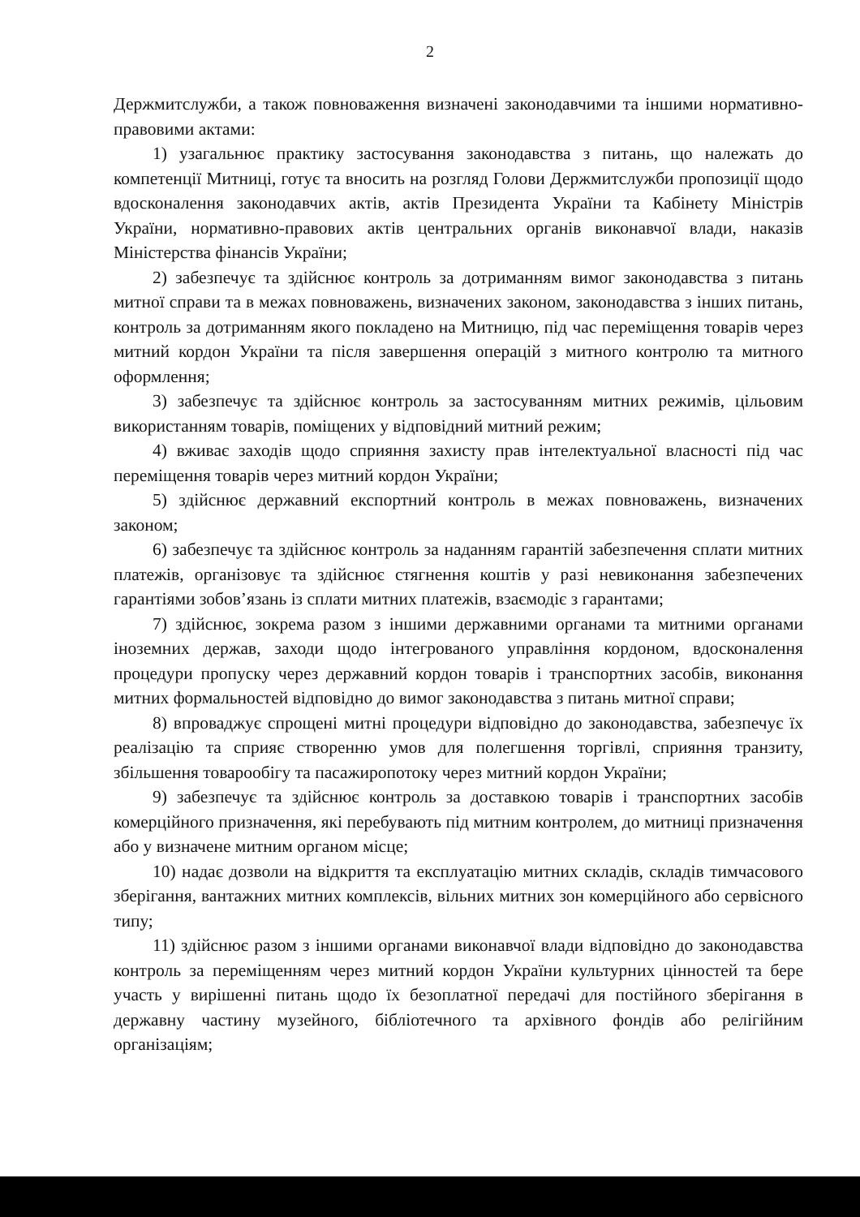2
Держмитслужби, а також повноваження визначені законодавчими та іншими нормативно-правовими актами:
1) узагальнює практику застосування законодавства з питань, що належать до компетенції Митниці, готує та вносить на розгляд Голови Держмитслужби пропозиції щодо вдосконалення законодавчих актів, актів Президента України та Кабінету Міністрів України, нормативно-правових актів центральних органів виконавчої влади, наказів Міністерства фінансів України;
2) забезпечує та здійснює контроль за дотриманням вимог законодавства з питань митної справи та в межах повноважень, визначених законом, законодавства з інших питань, контроль за дотриманням якого покладено на Митницю, під час переміщення товарів через митний кордон України та після завершення операцій з митного контролю та митного оформлення;
3) забезпечує та здійснює контроль за застосуванням митних режимів, цільовим використанням товарів, поміщених у відповідний митний режим;
4) вживає заходів щодо сприяння захисту прав інтелектуальної власності під час переміщення товарів через митний кордон України;
5) здійснює державний експортний контроль в межах повноважень, визначених законом;
6) забезпечує та здійснює контроль за наданням гарантій забезпечення сплати митних платежів, організовує та здійснює стягнення коштів у разі невиконання забезпечених гарантіями зобов’язань із сплати митних платежів, взаємодіє з гарантами;
7) здійснює, зокрема разом з іншими державними органами та митними органами іноземних держав, заходи щодо інтегрованого управління кордоном, вдосконалення процедури пропуску через державний кордон товарів і транспортних засобів, виконання митних формальностей відповідно до вимог законодавства з питань митної справи;
8) впроваджує спрощені митні процедури відповідно до законодавства, забезпечує їх реалізацію та сприяє створенню умов для полегшення торгівлі, сприяння транзиту, збільшення товарообігу та пасажиропотоку через митний кордон України;
9) забезпечує та здійснює контроль за доставкою товарів і транспортних засобів комерційного призначення, які перебувають під митним контролем, до митниці призначення або у визначене митним органом місце;
10) надає дозволи на відкриття та експлуатацію митних складів, складів тимчасового зберігання, вантажних митних комплексів, вільних митних зон комерційного або сервісного типу;
11) здійснює разом з іншими органами виконавчої влади відповідно до законодавства контроль за переміщенням через митний кордон України культурних цінностей та бере участь у вирішенні питань щодо їх безоплатної передачі для постійного зберігання в державну частину музейного, бібліотечного та архівного фондів або релігійним організаціям;